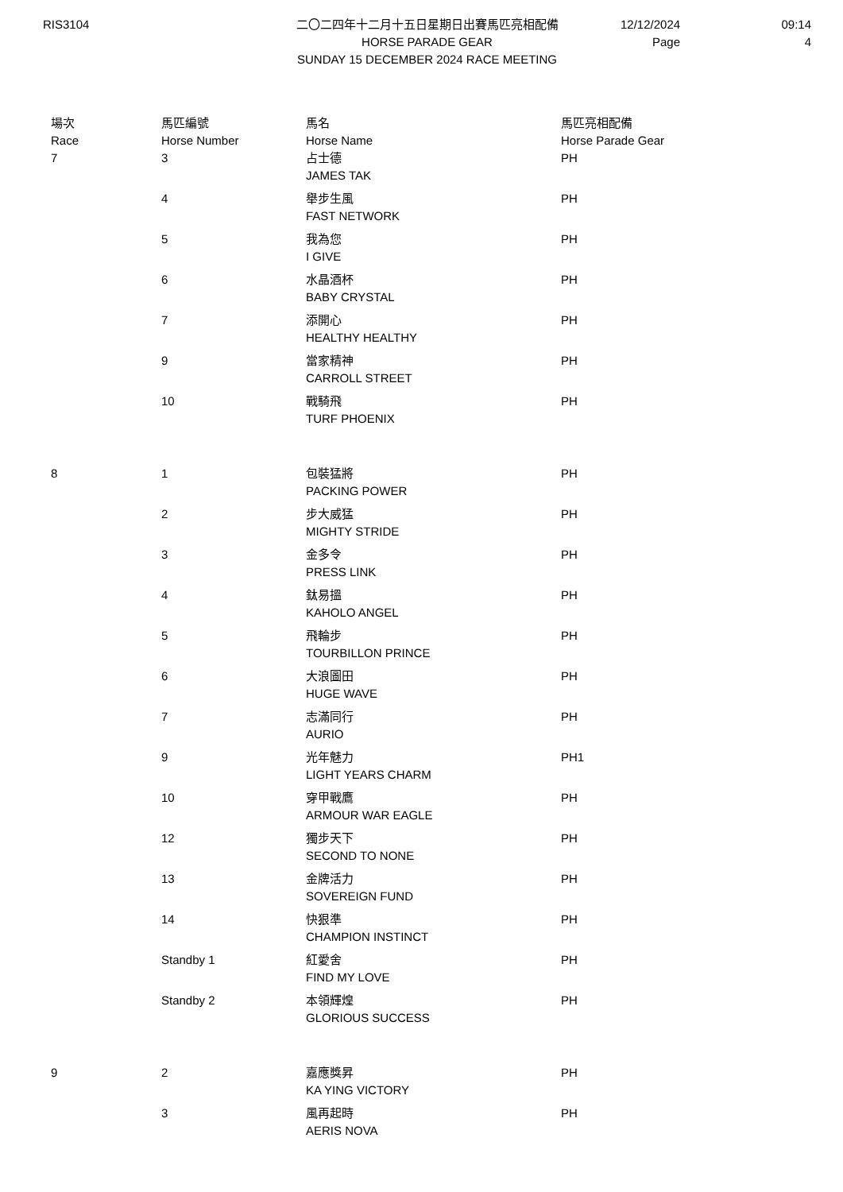RIS3104 二〇二四年十二月十五日星期日出賽馬匹亮相配備
HORSE PARADE GEAR
SUNDAY 15 DECEMBER 2024 RACE MEETING
12/12/2024
Page
09:14
4
| 場次 Race | 馬匹編號 Horse Number | 馬名 Horse Name | 馬匹亮相配備 Horse Parade Gear |
| --- | --- | --- | --- |
| 7 | 3 | 占士德 JAMES TAK | PH |
| | 4 | 舉步生風 FAST NETWORK | PH |
| | 5 | 我為您 I GIVE | PH |
| | 6 | 水晶酒杯 BABY CRYSTAL | PH |
| | 7 | 添開心 HEALTHY HEALTHY | PH |
| | 9 | 當家精神 CARROLL STREET | PH |
| | 10 | 戰騎飛 TURF PHOENIX | PH |
| 8 | 1 | 包裝猛將 PACKING POWER | PH |
| | 2 | 步大威猛 MIGHTY STRIDE | PH |
| | 3 | 金多令 PRESS LINK | PH |
| | 4 | 鈦易搵 KAHOLO ANGEL | PH |
| | 5 | 飛輪步 TOURBILLON PRINCE | PH |
| | 6 | 大浪圖田 HUGE WAVE | PH |
| | 7 | 志滿同行 AURIO | PH |
| | 9 | 光年魅力 LIGHT YEARS CHARM | PH1 |
| | 10 | 穿甲戰鷹 ARMOUR WAR EAGLE | PH |
| | 12 | 獨步天下 SECOND TO NONE | PH |
| | 13 | 金牌活力 SOVEREIGN FUND | PH |
| | 14 | 快狠準 CHAMPION INSTINCT | PH |
| | Standby 1 | 紅愛舍 FIND MY LOVE | PH |
| | Standby 2 | 本領輝煌 GLORIOUS SUCCESS | PH |
| 9 | 2 | 嘉應獎昇 KA YING VICTORY | PH |
| | 3 | 風再起時 AERIS NOVA | PH |